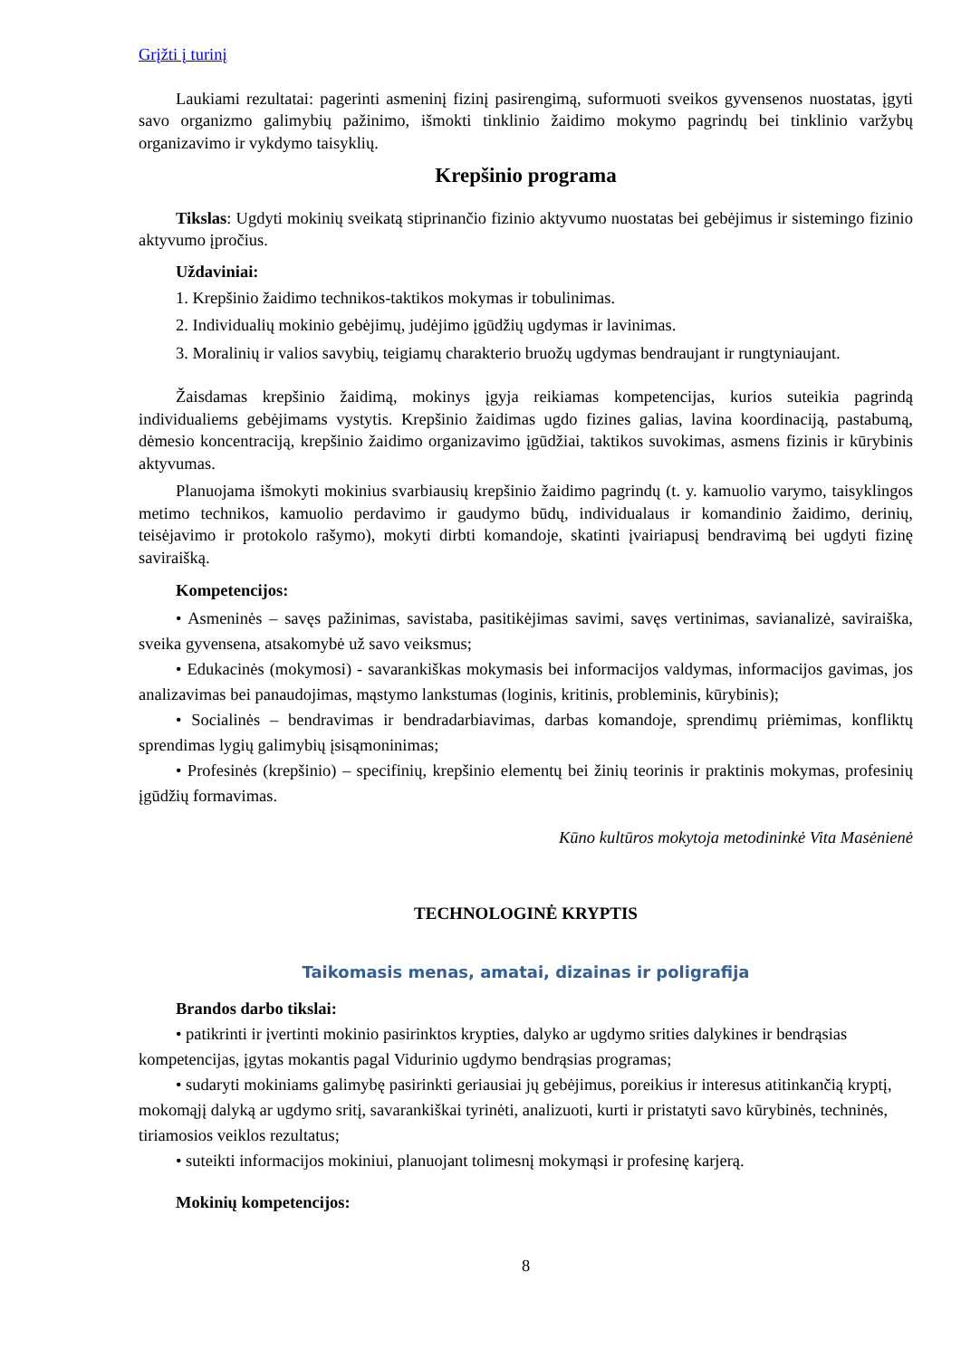Grįžti į turinį
Laukiami rezultatai: pagerinti asmeninį fizinį pasirengimą, suformuoti sveikos gyvensenos nuostatas, įgyti savo organizmo galimybių pažinimo, išmokti tinklinio žaidimo mokymo pagrindų bei tinklinio varžybų organizavimo ir vykdymo taisyklių.
Krepšinio programa
Tikslas: Ugdyti mokinių sveikatą stiprinančio fizinio aktyvumo nuostatas bei gebėjimus ir sistemingo fizinio aktyvumo įpročius.
Uždaviniai:
1. Krepšinio žaidimo technikos-taktikos mokymas ir tobulinimas.
2. Individualių mokinio gebėjimų, judėjimo įgūdžių ugdymas ir lavinimas.
3. Moralinių ir valios savybių, teigiamų charakterio bruožų ugdymas bendraujant ir rungtyniaujant.
Žaisdamas krepšinio žaidimą, mokinys įgyja reikiamas kompetencijas, kurios suteikia pagrindą individualiems gebėjimams vystytis. Krepšinio žaidimas ugdo fizines galias, lavina koordinaciją, pastabumą, dėmesio koncentraciją, krepšinio žaidimo organizavimo įgūdžiai, taktikos suvokimas, asmens fizinis ir kūrybinis aktyvumas.
Planuojama išmokyti mokinius svarbiausių krepšinio žaidimo pagrindų (t. y. kamuolio varymo, taisyklingos metimo technikos, kamuolio perdavimo ir gaudymo būdų, individualaus ir komandinio žaidimo, derinių, teisėjavimo ir protokolo rašymo), mokyti dirbti komandoje, skatinti įvairiapusį bendravimą bei ugdyti fizinę saviraišką.
Kompetencijos:
• Asmeninės – savęs pažinimas, savistaba, pasitikėjimas savimi, savęs vertinimas, savianalizė, saviraiška, sveika gyvensena, atsakomybė už savo veiksmus;
• Edukacinės (mokymosi) - savarankiškas mokymasis bei informacijos valdymas, informacijos gavimas, jos analizavimas bei panaudojimas, mąstymo lankstumas (loginis, kritinis, probleminis, kūrybinis);
• Socialinės – bendravimas ir bendradarbiavimas, darbas komandoje, sprendimų priėmimas, konfliktų sprendimas lygių galimybių įsisąmoninimas;
• Profesinės (krepšinio) – specifinių, krepšinio elementų bei žinių teorinis ir praktinis mokymas, profesinių įgūdžių formavimas.
Kūno kultūros mokytoja metodininkė Vita Masėnienė
TECHNOLOGINĖ KRYPTIS
Taikomasis menas, amatai, dizainas ir poligrafija
Brandos darbo tikslai:
• patikrinti ir įvertinti mokinio pasirinktos krypties, dalyko ar ugdymo srities dalykines ir bendrąsias kompetencijas, įgytas mokantis pagal Vidurinio ugdymo bendrąsias programas;
• sudaryti mokiniams galimybę pasirinkti geriausiai jų gebėjimus, poreikius ir interesus atitinkančią kryptį, mokomąjį dalyką ar ugdymo sritį, savarankiškai tyrinėti, analizuoti, kurti ir pristatyti savo kūrybinės, techninės, tiriamosios veiklos rezultatus;
• suteikti informacijos mokiniui, planuojant tolimesnį mokymąsi ir profesinę karjerą.
Mokinių kompetencijos:
8